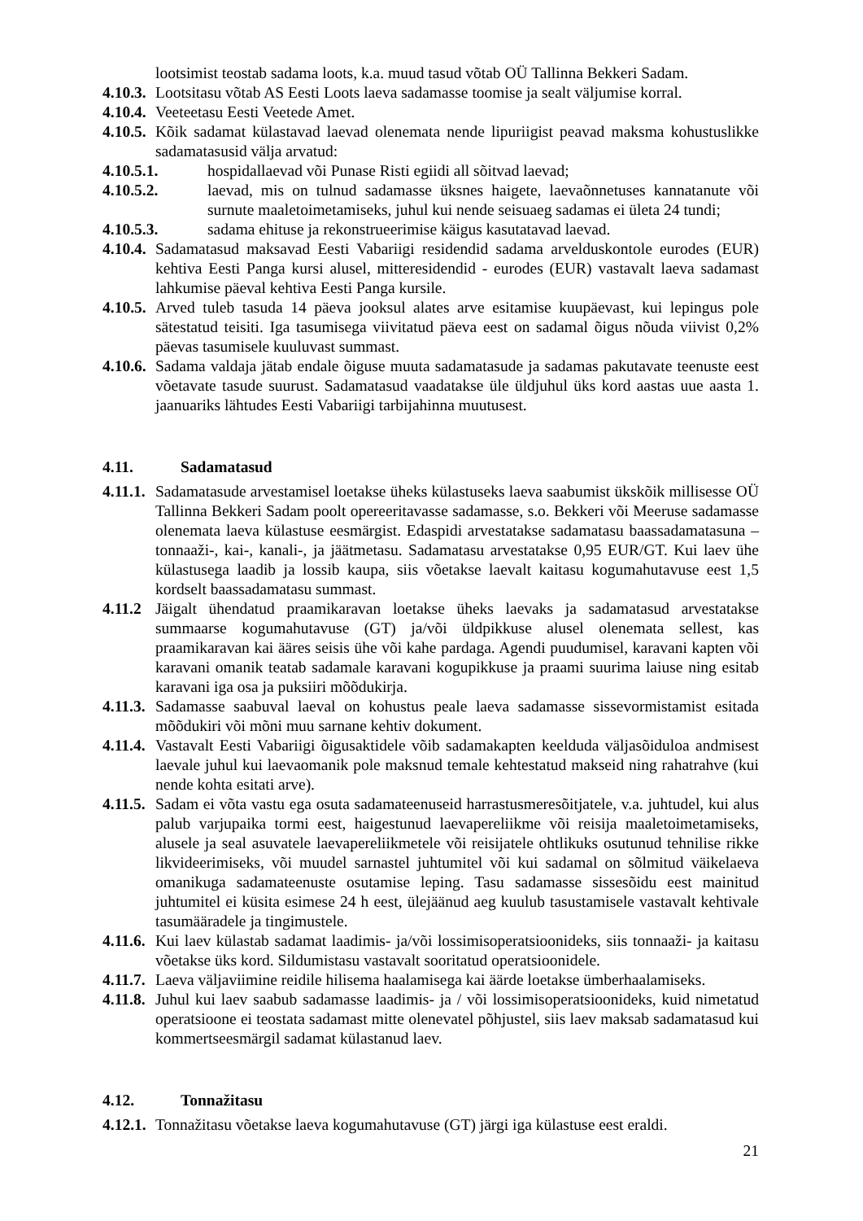lootsimist teostab sadama loots, k.a. muud tasud võtab OÜ Tallinna Bekkeri Sadam.
4.10.3. Lootsitasu võtab AS Eesti Loots laeva sadamasse toomise ja sealt väljumise korral.
4.10.4. Veeteetasu Eesti Veetede Amet.
4.10.5. Kõik sadamat külastavad laevad olenemata nende lipuriigist peavad maksma kohustuslikke sadamatasusid välja arvatud:
4.10.5.1. hospidallaevad või Punase Risti egiidi all sõitvad laevad;
4.10.5.2. laevad, mis on tulnud sadamasse üksnes haigete, laevaõnnetuses kannatanute või surnute maaletoimetamiseks, juhul kui nende seisuaeg sadamas ei ületa 24 tundi;
4.10.5.3. sadama ehituse ja rekonstrueerimise käigus kasutatavad laevad.
4.10.4. Sadamatasud maksavad Eesti Vabariigi residendid sadama arvelduskontole eurodes (EUR) kehtiva Eesti Panga kursi alusel, mitteresidendid - eurodes (EUR) vastavalt laeva sadamast lahkumise päeval kehtiva Eesti Panga kursile.
4.10.5. Arved tuleb tasuda 14 päeva jooksul alates arve esitamise kuupäevast, kui lepingus pole sätestatud teisiti. Iga tasumisega viivitatud päeva eest on sadamal õigus nõuda viivist 0,2% päevas tasumisele kuuluvast summast.
4.10.6. Sadama valdaja jätab endale õiguse muuta sadamatasude ja sadamas pakutavate teenuste eest võetavate tasude suurust. Sadamatasud vaadatakse üle üldjuhul üks kord aastas uue aasta 1. jaanuariks lähtudes Eesti Vabariigi tarbijahinna muutusest.
4.11. Sadamatasud
4.11.1. Sadamatasude arvestamisel loetakse üheks külastuseks laeva saabumist ükskõik millisesse OÜ Tallinna Bekkeri Sadam poolt opereeritavasse sadamasse, s.o. Bekkeri või Meeruse sadamasse olenemata laeva külastuse eesmärgist. Edaspidi arvestatakse sadamatasu baassadamatasuna – tonnaaži-, kai-, kanali-, ja jäätmetasu. Sadamatasu arvestatakse 0,95 EUR/GT. Kui laev ühe külastusega laadib ja lossib kaupa, siis võetakse laevalt kaitasu kogumahutavuse eest 1,5 kordselt baassadamatasu summast.
4.11.2 Jäigalt ühendatud praamikaravan loetakse üheks laevaks ja sadamatasud arvestatakse summaarse kogumahutavuse (GT) ja/või üldpikkuse alusel olenemata sellest, kas praamikaravan kai ääres seisis ühe või kahe pardaga. Agendi puudumisel, karavani kapten või karavani omanik teatab sadamale karavani kogupikkuse ja praami suurima laiuse ning esitab karavani iga osa ja puksiiri mõõdukirja.
4.11.3. Sadamasse saabuval laeval on kohustus peale laeva sadamasse sissevormistamist esitada mõõdukiri või mõni muu sarnane kehtiv dokument.
4.11.4. Vastavalt Eesti Vabariigi õigusaktidele võib sadamakapten keelduda väljasõiduloa andmisest laevale juhul kui laevaomanik pole maksnud temale kehtestatud makseid ning rahatrahve (kui nende kohta esitati arve).
4.11.5. Sadam ei võta vastu ega osuta sadamateenuseid harrastusmeresõitjatele, v.a. juhtudel, kui alus palub varjupaika tormi eest, haigestunud laevapereliikme või reisija maaletoimetamiseks, alusele ja seal asuvatele laevapereliikmetele või reisijatele ohtlikuks osutunud tehnilise rikke likvideerimiseks, või muudel sarnastel juhtumitel või kui sadamal on sõlmitud väikelaeva omanikuga sadamateenuste osutamise leping. Tasu sadamasse sissesõidu eest mainitud juhtumitel ei küsita esimese 24 h eest, ülejäänud aeg kuulub tasustamisele vastavalt kehtivale tasumääradele ja tingimustele.
4.11.6. Kui laev külastab sadamat laadimis- ja/või lossimisoperatsioonideks, siis tonnaaži- ja kaitasu võetakse üks kord. Sildumistasu vastavalt sooritatud operatsioonidele.
4.11.7. Laeva väljaviimine reidile hilisema haalamisega kai äärde loetakse ümberhaalamiseks.
4.11.8. Juhul kui laev saabub sadamasse laadimis- ja / või lossimisoperatsioonideks, kuid nimetatud operatsioone ei teostata sadamast mitte olenevatel põhjustel, siis laev maksab sadamatasud kui kommertseesmärgil sadamat külastanud laev.
4.12. Tonnažitasu
4.12.1. Tonnažitasu võetakse laeva kogumahutavuse (GT) järgi iga külastuse eest eraldi.
21